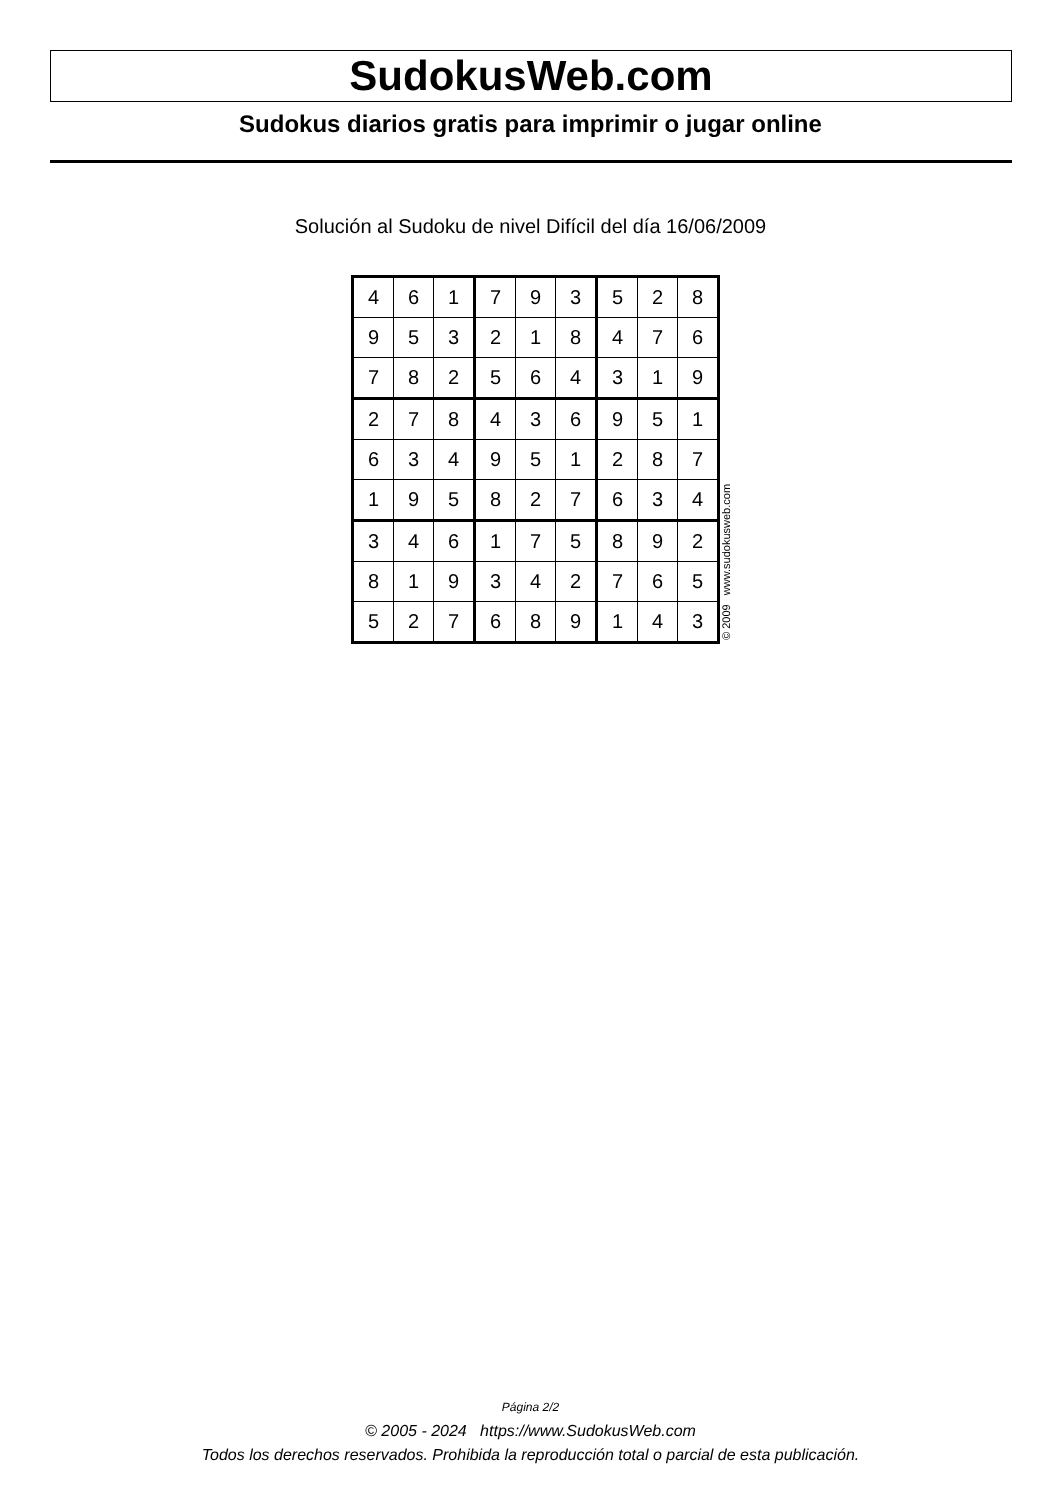SudokusWeb.com
Sudokus diarios gratis para imprimir o jugar online
Solución al Sudoku de nivel Difícil del día 16/06/2009
| 4 | 6 | 1 | 7 | 9 | 3 | 5 | 2 | 8 |
| 9 | 5 | 3 | 2 | 1 | 8 | 4 | 7 | 6 |
| 7 | 8 | 2 | 5 | 6 | 4 | 3 | 1 | 9 |
| 2 | 7 | 8 | 4 | 3 | 6 | 9 | 5 | 1 |
| 6 | 3 | 4 | 9 | 5 | 1 | 2 | 8 | 7 |
| 1 | 9 | 5 | 8 | 2 | 7 | 6 | 3 | 4 |
| 3 | 4 | 6 | 1 | 7 | 5 | 8 | 9 | 2 |
| 8 | 1 | 9 | 3 | 4 | 2 | 7 | 6 | 5 |
| 5 | 2 | 7 | 6 | 8 | 9 | 1 | 4 | 3 |
© 2009 www.sudokusweb.com
Página 2/2
© 2005 - 2024 https://www.SudokusWeb.com
Todos los derechos reservados. Prohibida la reproducción total o parcial de esta publicación.